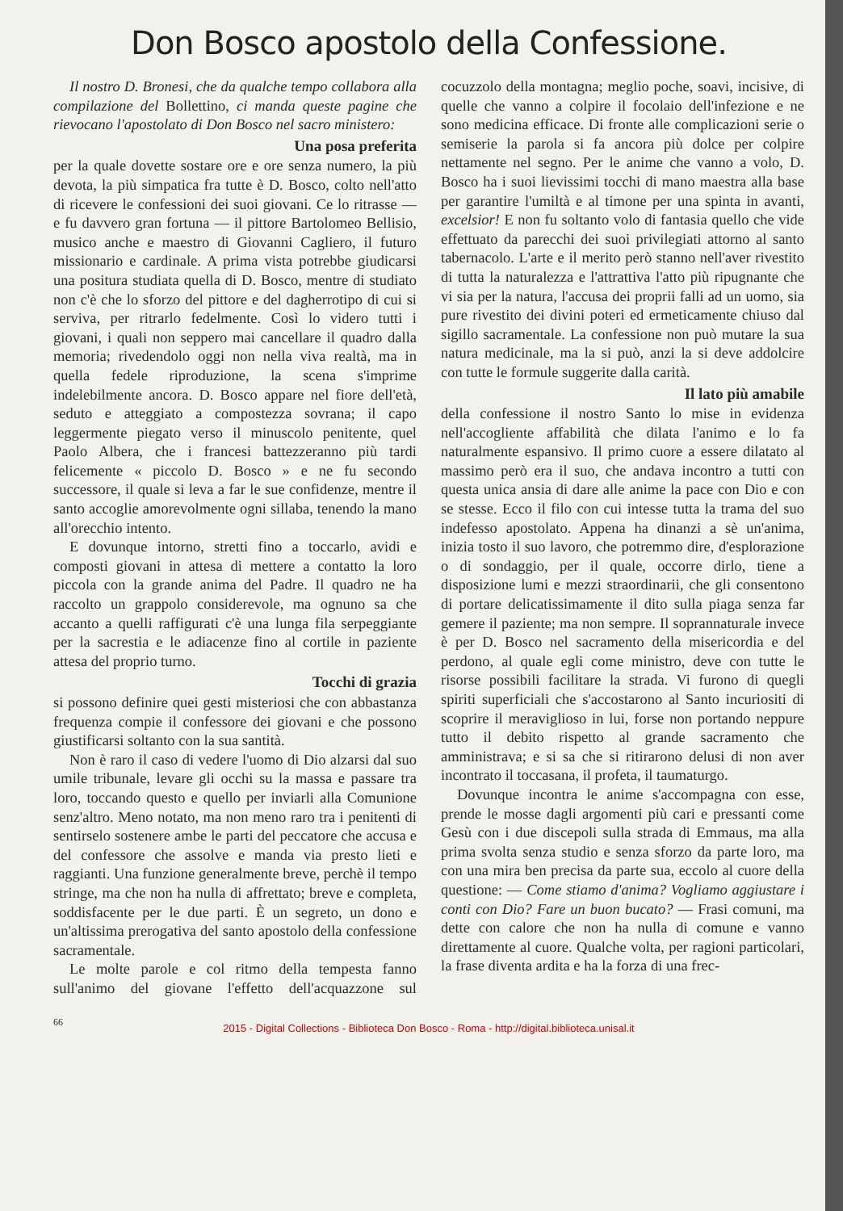Don Bosco apostolo della Confessione.
Il nostro D. Bronesi, che da qualche tempo collabora alla compilazione del Bollettino, ci manda queste pagine che rievocano l'apostolato di Don Bosco nel sacro ministero:
Una posa preferita
per la quale dovette sostare ore e ore senza numero, la più devota, la più simpatica fra tutte è D. Bosco, colto nell'atto di ricevere le confessioni dei suoi giovani. Ce lo ritrasse — e fu davvero gran fortuna — il pittore Bartolomeo Bellisio, musico anche e maestro di Giovanni Cagliero, il futuro missionario e cardinale. A prima vista potrebbe giudicarsi una positura studiata quella di D. Bosco, mentre di studiato non c'è che lo sforzo del pittore e del dagherrotipo di cui si serviva, per ritrarlo fedelmente. Così lo videro tutti i giovani, i quali non seppero mai cancellare il quadro dalla memoria; rivedendolo oggi non nella viva realtà, ma in quella fedele riproduzione, la scena s'imprime indelebilmente ancora. D. Bosco appare nel fiore dell'età, seduto e atteggiato a compostezza sovrana; il capo leggermente piegato verso il minuscolo penitente, quel Paolo Albera, che i francesi battezzeranno più tardi felicemente « piccolo D. Bosco » e ne fu secondo successore, il quale si leva a far le sue confidenze, mentre il santo accoglie amorevolmente ogni sillaba, tenendo la mano all'orecchio intento.
E dovunque intorno, stretti fino a toccarlo, avidi e composti giovani in attesa di mettere a contatto la loro piccola con la grande anima del Padre. Il quadro ne ha raccolto un grappolo considerevole, ma ognuno sa che accanto a quelli raffigurati c'è una lunga fila serpeggiante per la sacrestia e le adiacenze fino al cortile in paziente attesa del proprio turno.
Tocchi di grazia
si possono definire quei gesti misteriosi che con abbastanza frequenza compie il confessore dei giovani e che possono giustificarsi soltanto con la sua santità.
Non è raro il caso di vedere l'uomo di Dio alzarsi dal suo umile tribunale, levare gli occhi su la massa e passare tra loro, toccando questo e quello per inviarli alla Comunione senz'altro. Meno notato, ma non meno raro tra i penitenti di sentirselo sostenere ambe le parti del peccatore che accusa e del confessore che assolve e manda via presto lieti e raggianti. Una funzione generalmente breve, perchè il tempo stringe, ma che non ha nulla di affrettato; breve e completa, soddisfacente per le due parti. È un segreto, un dono e un'altissima prerogativa del santo apostolo della confessione sacramentale.
Le molte parole e col ritmo della tempesta fanno sull'animo del giovane l'effetto dell'acquazzone sul cocuzzolo della montagna; meglio poche, soavi, incisive, di quelle che vanno a colpire il focolaio dell'infezione e ne sono medicina efficace. Di fronte alle complicazioni serie o semiserie la parola si fa ancora più dolce per colpire nettamente nel segno. Per le anime che vanno a volo, D. Bosco ha i suoi lievissimi tocchi di mano maestra alla base per garantire l'umiltà e al timone per una spinta in avanti, excelsior! E non fu soltanto volo di fantasia quello che vide effettuato da parecchi dei suoi privilegiati attorno al santo tabernacolo. L'arte e il merito però stanno nell'aver rivestito di tutta la naturalezza e l'attrattiva l'atto più ripugnante che vi sia per la natura, l'accusa dei proprii falli ad un uomo, sia pure rivestito dei divini poteri ed ermeticamente chiuso dal sigillo sacramentale. La confessione non può mutare la sua natura medicinale, ma la si può, anzi la si deve addolcire con tutte le formule suggerite dalla carità.
Il lato più amabile
della confessione il nostro Santo lo mise in evidenza nell'accogliente affabilità che dilata l'animo e lo fa naturalmente espansivo. Il primo cuore a essere dilatato al massimo però era il suo, che andava incontro a tutti con questa unica ansia di dare alle anime la pace con Dio e con se stesse. Ecco il filo con cui intesse tutta la trama del suo indefesso apostolato. Appena ha dinanzi a sè un'anima, inizia tosto il suo lavoro, che potremmo dire, d'esplorazione o di sondaggio, per il quale, occorre dirlo, tiene a disposizione lumi e mezzi straordinarii, che gli consentono di portare delicatissimamente il dito sulla piaga senza far gemere il paziente; ma non sempre. Il soprannaturale invece è per D. Bosco nel sacramento della misericordia e del perdono, al quale egli come ministro, deve con tutte le risorse possibili facilitare la strada. Vi furono di quegli spiriti superficiali che s'accostarono al Santo incuriositi di scoprire il meraviglioso in lui, forse non portando neppure tutto il debito rispetto al grande sacramento che amministrava; e si sa che si ritirarono delusi di non aver incontrato il toccasana, il profeta, il taumaturgo.
Dovunque incontra le anime s'accompagna con esse, prende le mosse dagli argomenti più cari e pressanti come Gesù con i due discepoli sulla strada di Emmaus, ma alla prima svolta senza studio e senza sforzo da parte loro, ma con una mira ben precisa da parte sua, eccolo al cuore della questione: — Come stiamo d'anima? Vogliamo aggiustare i conti con Dio? Fare un buon bucato? — Frasi comuni, ma dette con calore che non ha nulla di comune e vanno direttamente al cuore. Qualche volta, per ragioni particolari, la frase diventa ardita e ha la forza di una frec-
66
2015 - Digital Collections - Biblioteca Don Bosco - Roma - http://digital.biblioteca.unisal.it